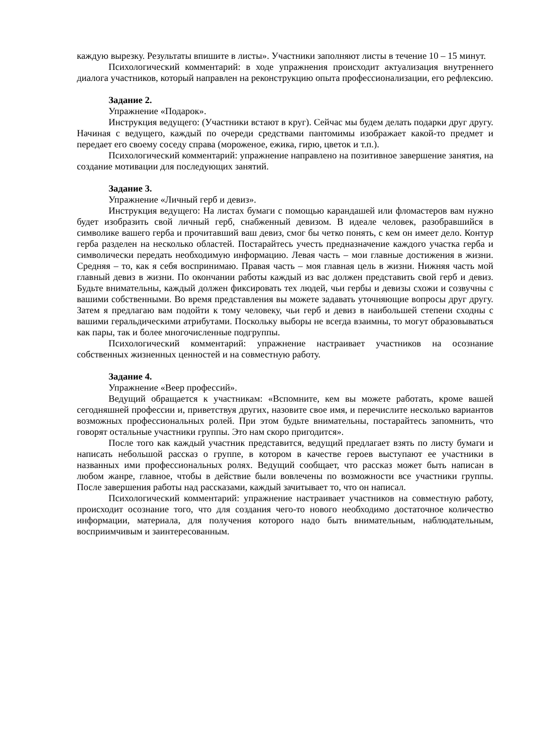каждую вырезку. Результаты впишите в листы». Участники заполняют листы в течение 10 – 15 минут.
Психологический комментарий: в ходе упражнения происходит актуализация внутреннего диалога участников, который направлен на реконструкцию опыта профессионализации, его рефлексию.
Задание 2.
Упражнение «Подарок».
Инструкция ведущего: (Участники встают в круг). Сейчас мы будем делать подарки друг другу. Начиная с ведущего, каждый по очереди средствами пантомимы изображает какой-то предмет и передает его своему соседу справа (мороженое, ежика, гирю, цветок и т.п.).
Психологический комментарий: упражнение направлено на позитивное завершение занятия, на создание мотивации для последующих занятий.
Задание 3.
Упражнение «Личный герб и девиз».
Инструкция ведущего: На листах бумаги с помощью карандашей или фломастеров вам нужно будет изобразить свой личный герб, снабженный девизом. В идеале человек, разобравшийся в символике вашего герба и прочитавший ваш девиз, смог бы четко понять, с кем он имеет дело. Контур герба разделен на несколько областей. Постарайтесь учесть предназначение каждого участка герба и символически передать необходимую информацию. Левая часть – мои главные достижения в жизни. Средняя – то, как я себя воспринимаю. Правая часть – моя главная цель в жизни. Нижняя часть мой главный девиз в жизни. По окончании работы каждый из вас должен представить свой герб и девиз. Будьте внимательны, каждый должен фиксировать тех людей, чьи гербы и девизы схожи и созвучны с вашими собственными. Во время представления вы можете задавать уточняющие вопросы друг другу. Затем я предлагаю вам подойти к тому человеку, чьи герб и девиз в наибольшей степени сходны с вашими геральдическими атрибутами. Поскольку выборы не всегда взаимны, то могут образовываться как пары, так и более многочисленные подгруппы.
Психологический комментарий: упражнение настраивает участников на осознание собственных жизненных ценностей и на совместную работу.
Задание 4.
Упражнение «Веер профессий».
Ведущий обращается к участникам: «Вспомните, кем вы можете работать, кроме вашей сегодняшней профессии и, приветствуя других, назовите свое имя, и перечислите несколько вариантов возможных профессиональных ролей. При этом будьте внимательны, постарайтесь запомнить, что говорят остальные участники группы. Это нам скоро пригодится».
После того как каждый участник представится, ведущий предлагает взять по листу бумаги и написать небольшой рассказ о группе, в котором в качестве героев выступают ее участники в названных ими профессиональных ролях. Ведущий сообщает, что рассказ может быть написан в любом жанре, главное, чтобы в действие были вовлечены по возможности все участники группы. После завершения работы над рассказами, каждый зачитывает то, что он написал.
Психологический комментарий: упражнение настраивает участников на совместную работу, происходит осознание того, что для создания чего-то нового необходимо достаточное количество информации, материала, для получения которого надо быть внимательным, наблюдательным, восприимчивым и заинтересованным.